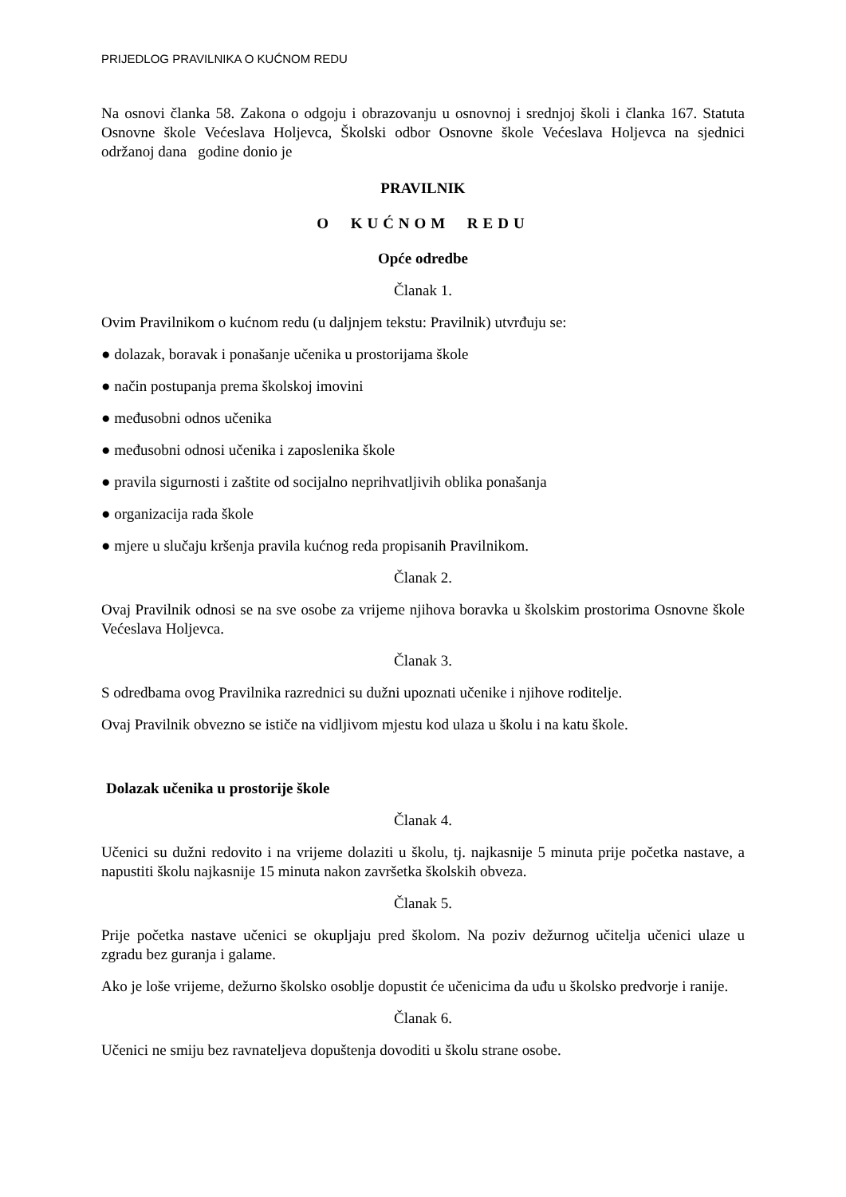PRIJEDLOG PRAVILNIKA O KUĆNOM REDU
Na osnovi članka 58. Zakona o odgoju i obrazovanju u osnovnoj i srednjoj školi i članka 167. Statuta Osnovne škole Većeslava Holjevca, Školski odbor Osnovne škole Većeslava Holjevca na sjednici održanoj dana godine donio je
PRAVILNIK
O KUĆNOM REDU
Opće odredbe
Članak 1.
Ovim Pravilnikom o kućnom redu (u daljnjem tekstu: Pravilnik) utvrđuju se:
● dolazak, boravak i ponašanje učenika u prostorijama škole
● način postupanja prema školskoj imovini
● međusobni odnos učenika
● međusobni odnosi učenika i zaposlenika škole
● pravila sigurnosti i zaštite od socijalno neprihvatljivih oblika ponašanja
● organizacija rada škole
● mjere u slučaju kršenja pravila kućnog reda propisanih Pravilnikom.
Članak 2.
Ovaj Pravilnik odnosi se na sve osobe za vrijeme njihova boravka u školskim prostorima Osnovne škole Većeslava Holjevca.
Članak 3.
S odredbama ovog Pravilnika razrednici su dužni upoznati učenike i njihove roditelje.
Ovaj Pravilnik obvezno se ističe na vidljivom mjestu kod ulaza u školu i na katu škole.
Dolazak učenika u prostorije škole
Članak 4.
Učenici su dužni redovito i na vrijeme dolaziti u školu, tj. najkasnije 5 minuta prije početka nastave, a napustiti školu najkasnije 15 minuta nakon završetka školskih obveza.
Članak 5.
Prije početka nastave učenici se okupljaju pred školom. Na poziv dežurnog učitelja učenici ulaze u zgradu bez guranja i galame.
Ako je loše vrijeme, dežurno školsko osoblje dopustit će učenicima da uđu u školsko predvorje i ranije.
Članak 6.
Učenici ne smiju bez ravnateljeva dopuštenja dovoditi u školu strane osobe.